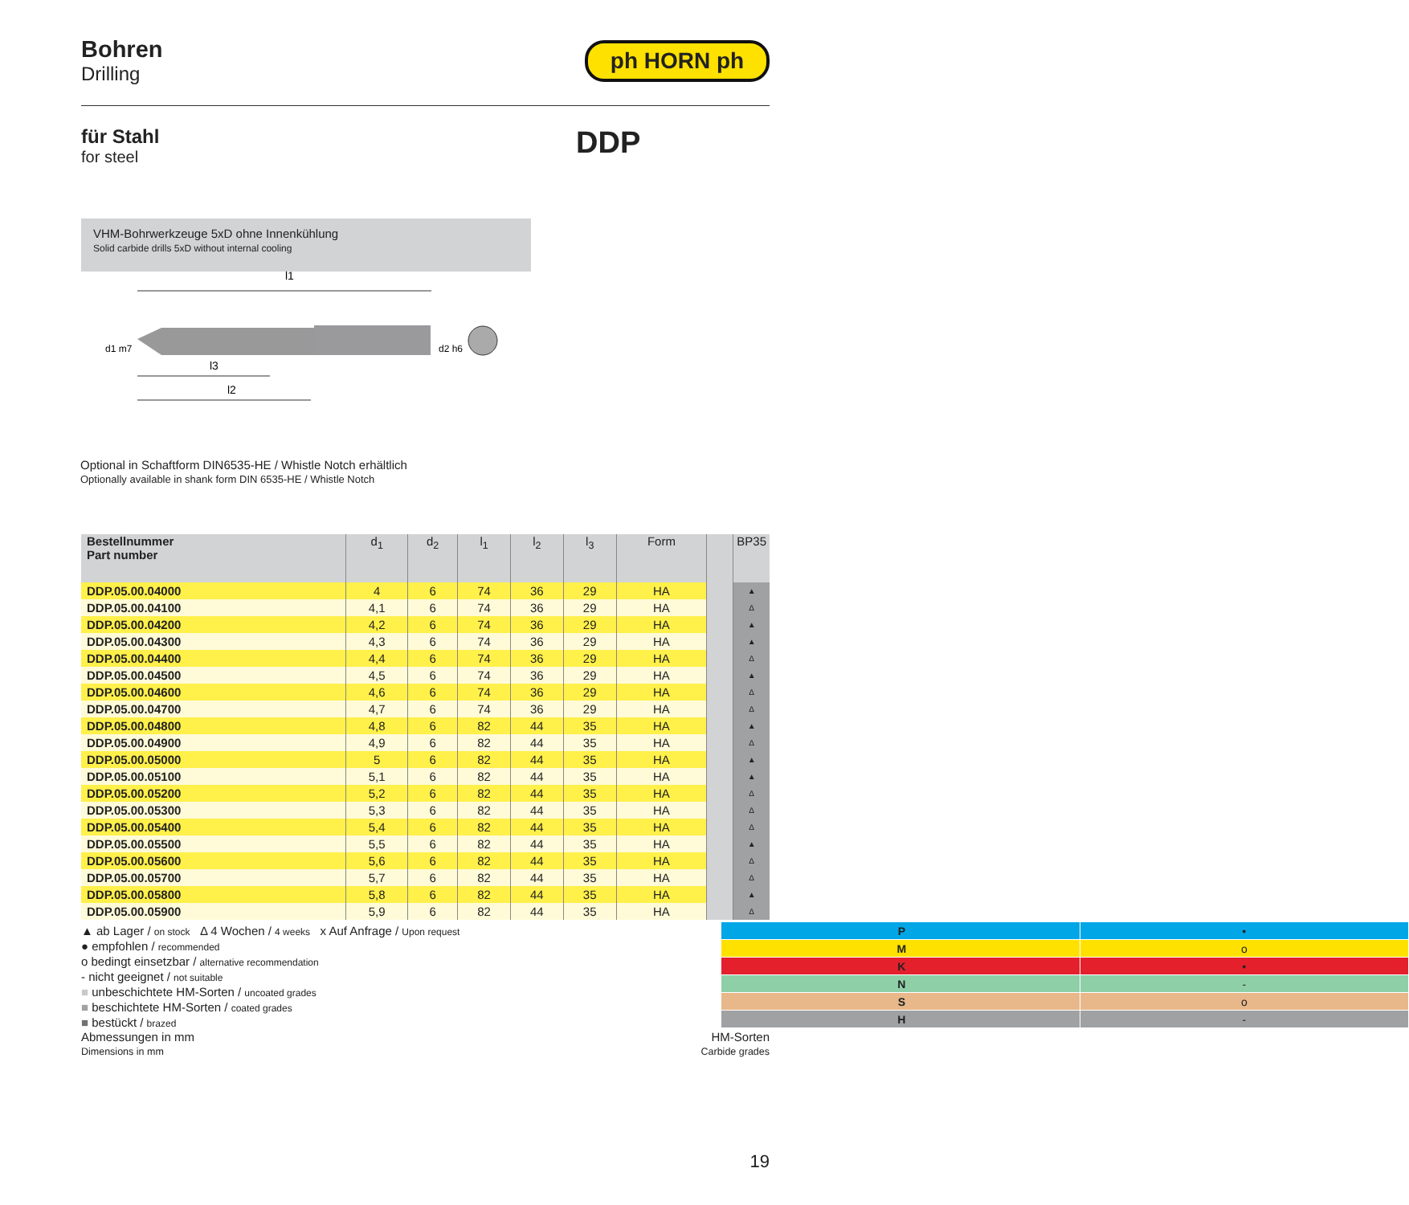Bohren
Drilling
ph HORN ph
für Stahl
for steel
DDP
VHM-Bohrwerkzeuge 5xD ohne Innenkühlung
Solid carbide drills 5xD without internal cooling
l1
d1 m7
d2 h6
l3
l2
Optional in Schaftform DIN6535-HE / Whistle Notch erhältlich
Optionally available in shank form DIN 6535-HE / Whistle Notch
| Bestellnummer Part number | d<sub>1</sub> | d<sub>2</sub> | l<sub>1</sub> | l<sub>2</sub> | l<sub>3</sub> | Form | | BP35 |
| --- | --- | --- | --- | --- | --- | --- | --- | --- |
| DDP.05.00.04000 | 4 | 6 | 74 | 36 | 29 | HA | | ▲ |
| DDP.05.00.04100 | 4,1 | 6 | 74 | 36 | 29 | HA | | Δ |
| DDP.05.00.04200 | 4,2 | 6 | 74 | 36 | 29 | HA | | ▲ |
| DDP.05.00.04300 | 4,3 | 6 | 74 | 36 | 29 | HA | | ▲ |
| DDP.05.00.04400 | 4,4 | 6 | 74 | 36 | 29 | HA | | Δ |
| DDP.05.00.04500 | 4,5 | 6 | 74 | 36 | 29 | HA | | ▲ |
| DDP.05.00.04600 | 4,6 | 6 | 74 | 36 | 29 | HA | | Δ |
| DDP.05.00.04700 | 4,7 | 6 | 74 | 36 | 29 | HA | | Δ |
| DDP.05.00.04800 | 4,8 | 6 | 82 | 44 | 35 | HA | | ▲ |
| DDP.05.00.04900 | 4,9 | 6 | 82 | 44 | 35 | HA | | Δ |
| DDP.05.00.05000 | 5 | 6 | 82 | 44 | 35 | HA | | ▲ |
| DDP.05.00.05100 | 5,1 | 6 | 82 | 44 | 35 | HA | | ▲ |
| DDP.05.00.05200 | 5,2 | 6 | 82 | 44 | 35 | HA | | Δ |
| DDP.05.00.05300 | 5,3 | 6 | 82 | 44 | 35 | HA | | Δ |
| DDP.05.00.05400 | 5,4 | 6 | 82 | 44 | 35 | HA | | Δ |
| DDP.05.00.05500 | 5,5 | 6 | 82 | 44 | 35 | HA | | ▲ |
| DDP.05.00.05600 | 5,6 | 6 | 82 | 44 | 35 | HA | | Δ |
| DDP.05.00.05700 | 5,7 | 6 | 82 | 44 | 35 | HA | | Δ |
| DDP.05.00.05800 | 5,8 | 6 | 82 | 44 | 35 | HA | | ▲ |
| DDP.05.00.05900 | 5,9 | 6 | 82 | 44 | 35 | HA | | Δ |
▲ ab Lager / on stock Δ 4 Wochen / 4 weeks x Auf Anfrage / Upon request
● empfohlen / recommended
o bedingt einsetzbar / alternative recommendation
- nicht geeignet / not suitable
■ unbeschichtete HM-Sorten / uncoated grades
■ beschichtete HM-Sorten / coated grades
■ bestückt / brazed
| P | • |
| M | o |
| K | • |
| N | - |
| S | o |
| H | - |
Abmessungen in mm
Dimensions in mm
HM-Sorten
Carbide grades
19